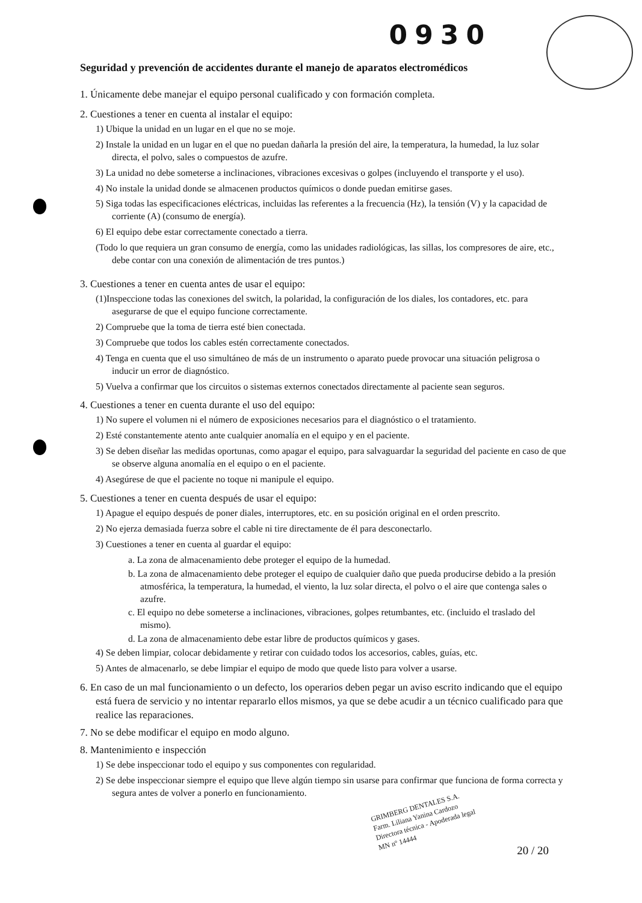0930
Seguridad y prevención de accidentes durante el manejo de aparatos electromédicos
1. Únicamente debe manejar el equipo personal cualificado y con formación completa.
2. Cuestiones a tener en cuenta al instalar el equipo:
1) Ubique la unidad en un lugar en el que no se moje.
2) Instale la unidad en un lugar en el que no puedan dañarla la presión del aire, la temperatura, la humedad, la luz solar directa, el polvo, sales o compuestos de azufre.
3) La unidad no debe someterse a inclinaciones, vibraciones excesivas o golpes (incluyendo el transporte y el uso).
4) No instale la unidad donde se almacenen productos químicos o donde puedan emitirse gases.
5) Siga todas las especificaciones eléctricas, incluidas las referentes a la frecuencia (Hz), la tensión (V) y la capacidad de corriente (A) (consumo de energía).
6) El equipo debe estar correctamente conectado a tierra.
(Todo lo que requiera un gran consumo de energía, como las unidades radiológicas, las sillas, los compresores de aire, etc., debe contar con una conexión de alimentación de tres puntos.)
3. Cuestiones a tener en cuenta antes de usar el equipo:
(1)Inspeccione todas las conexiones del switch, la polaridad, la configuración de los diales, los contadores, etc. para asegurarse de que el equipo funcione correctamente.
2) Compruebe que la toma de tierra esté bien conectada.
3) Compruebe que todos los cables estén correctamente conectados.
4) Tenga en cuenta que el uso simultáneo de más de un instrumento o aparato puede provocar una situación peligrosa o inducir un error de diagnóstico.
5) Vuelva a confirmar que los circuitos o sistemas externos conectados directamente al paciente sean seguros.
4. Cuestiones a tener en cuenta durante el uso del equipo:
1) No supere el volumen ni el número de exposiciones necesarios para el diagnóstico o el tratamiento.
2) Esté constantemente atento ante cualquier anomalía en el equipo y en el paciente.
3) Se deben diseñar las medidas oportunas, como apagar el equipo, para salvaguardar la seguridad del paciente en caso de que se observe alguna anomalía en el equipo o en el paciente.
4) Asegúrese de que el paciente no toque ni manipule el equipo.
5. Cuestiones a tener en cuenta después de usar el equipo:
1) Apague el equipo después de poner diales, interruptores, etc. en su posición original en el orden prescrito.
2) No ejerza demasiada fuerza sobre el cable ni tire directamente de él para desconectarlo.
3) Cuestiones a tener en cuenta al guardar el equipo:
a. La zona de almacenamiento debe proteger el equipo de la humedad.
b. La zona de almacenamiento debe proteger el equipo de cualquier daño que pueda producirse debido a la presión atmosférica, la temperatura, la humedad, el viento, la luz solar directa, el polvo o el aire que contenga sales o azufre.
c. El equipo no debe someterse a inclinaciones, vibraciones, golpes retumbantes, etc. (incluido el traslado del mismo).
d. La zona de almacenamiento debe estar libre de productos químicos y gases.
4) Se deben limpiar, colocar debidamente y retirar con cuidado todos los accesorios, cables, guías, etc.
5) Antes de almacenarlo, se debe limpiar el equipo de modo que quede listo para volver a usarse.
6. En caso de un mal funcionamiento o un defecto, los operarios deben pegar un aviso escrito indicando que el equipo está fuera de servicio y no intentar repararlo ellos mismos, ya que se debe acudir a un técnico cualificado para que realice las reparaciones.
7. No se debe modificar el equipo en modo alguno.
8. Mantenimiento e inspección
1) Se debe inspeccionar todo el equipo y sus componentes con regularidad.
2) Se debe inspeccionar siempre el equipo que lleve algún tiempo sin usarse para confirmar que funciona de forma correcta y segura antes de volver a ponerlo en funcionamiento.
GRIMBERG DENTALES S.A.
Farm. Liliana Yanina Cardozo
Directora técnica - Apoderada legal
MN nº 14444
20 / 20